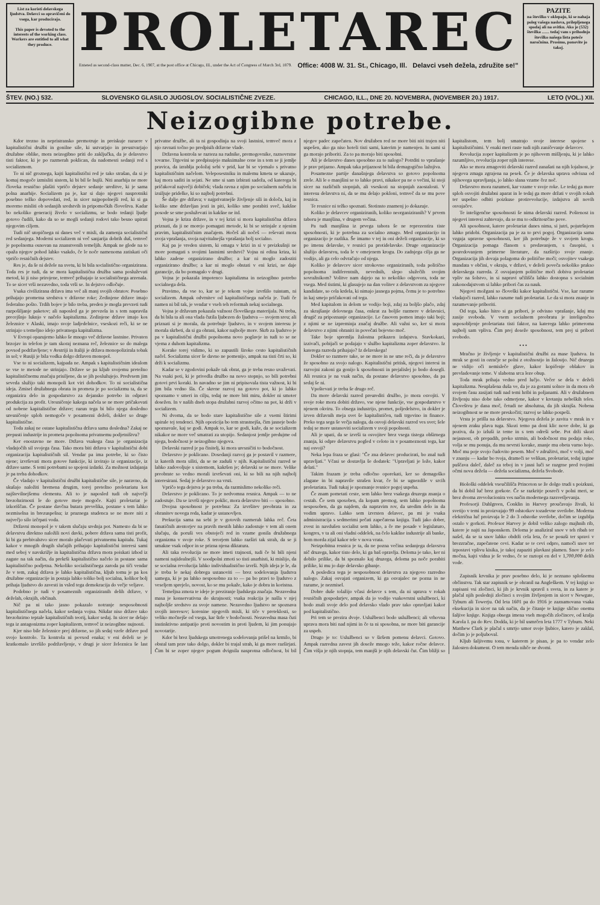List za koristi delavskega ljudstva. Delavci so opravičeni do vsega, kar producirajo.
This paper is devoted to the interests of the working class. Workers are entitled to all what they produce.
PROLETAREC
Entered as second-class matter, Dec. 6, 1907, at the post office at Chicago, Ill., under the Act of Congress of March 3rd, 1879. Office: 4008 W. 31. St., Chicago, Ill. Delavci vseh dežela, združite se!"
PAZITE
na številko v oklepaju, ki se nahaja poleg vašega naslova, prilepljenega spodaj ali na ovitku. Ako je (532) številka ....... tedaj vam s prihodnjo številko našega lista poteče naročnina. Prosimo, ponovite jo takoj.
ŠTEV. (NO.) 532. SLOVENSKO GLASILO JUGOSLOV. SOCIALISTIČNE ZVEZE. CHICAGO, ILL., DNE 20. NOVEMBRA, (NOVEMBER 20.) 1917. LETO (VOL.) XII.
Neizogibne potrebe.
Kdor trezno in nepristransko premotruje in preiskuje razuere v kapitalistični družbi in gonilne sile, ki ustvarjajo in preustvarjajo družabne oblike, mora neizogibno priti do zaključka, da je delavstvo tisti faktor, ki je po razmerah poklican, da nadomesti sedanji red s socializmom.
To ni nič groznega, kajti kapitalistični red je tako strašan, da si je komaj mogoče izmisliti sistem, ki bi bil še hujši. Niti anarhija ne more človeka resnično plašiti vpričo dejstev sedanje ureditve, ki je sama polna anarhije. Socializem pa je, kar si dajo njegovi nasprotniki posebno težko dopovedati, red, in sicer najpopolnejši red, ki si ga moremo misliti ob sedanjih sredstvih in pripomočkih človeštva. Kadar bo nekoliko generacij živelo v socializmu, se bodo tedanji ljudje gotovo čudili, kako da so se mogli sedanji rodovi tako besno upirati njegovim ciljem.
Tudi nič utopičnega ni danes več v misli, da zamenja socialistični red sedanjega. Moderni socializem ni več sanjarija dobrih duš, temveč je popolnoma osnovan na znanstvenih temeljih. Ampak ne glede na to opaža njegov pohod lahko vsakdo, če le noče namenoma zatiskati oči vpričo resničnih dejstev.
Res je, da še ni dežele na svetu, ki bi bila socialistično organizirana. Toda res je tudi, da se mora kapitalistična družba sama posluževati metod, ki ji niso prirojene, temveč prihajajo iz socialističnega arzenala. To se sicer vrši nezavedno, toda vrši se. In dejstvo odločuje.
Vsaka civilizirana država ima več ali manj svojih obratov. Posebno prihajajo prometna sredstva v državne roke; Zedinjene države imajo federalno pošto. Trdih bojev je bilo treba, preden je mogla prevzeti tudi razpošiljanje paketov; ali naposled ga je prevzela in s tem napravila precejšnjo luknjo v načelo kapitalizma. Zedinjene države imajo kos železnice v Alaski, imajo svoje ladjedelnice, vseskozi reči, ki se ne strinjajo s temeljno idejo privatnega kapitalizma.
V Evropi opazujemo lahko še mnogo več državne lastnine. Privaten brzojav in telefon je tam skoraj neznana reč, železnice so do malega povsod podržavljene; v Avstriji in Italiji je država monopolizirala tobak in sol; v Rusiji je bila vodka dolgo državen monopol.
Vse to ni socializem, kajpada ne. Ampak s kapitalističnim idealom se vse te metode ne strinjajo. Države se pa kljub svojemu pretežno kapitalističnemu značaju prisiljene, da se jih poslužujejo. Predvsem jim seveda služijo taki monopoli kot viri dohodkov. To ni socialistična ideja. Zmisel družabnega obrata in prometa je po socializmu ta, da se organizira delo in gospodarstvo za dejansko potrebo in odpravi produkcija za profit. Uresničenje kakega načela se ne more pričakovati od nobene kapitalistične države; razun tega bi bilo njega dosledno uresničenje sploh nemogoče v posamezni deželi, dokler so druge kapitalistične.
Toda zakaj ne ostane kapitalistična država sama dosledna? Zakaj ne prepusti industrije in prometa popolnoma privatnemu podjetništvu?
Ker enostavno ne more. Država vsakega časa je organizacija vladajočih sil svojega časa. Tako mora biti država v kapitalistični dobi organizacija kapitalističnih sil. Vendar pa ima potrebe, ki so čisto njene; izvrševati mora gotove funkcije, ki izvirajo iz organizacije, iz države same. S temi potrebami so spojeni izdatki. Za možnost izdajanja je pa treba dohodkov.
Če vladajo v kapitalistični družbi kapitalistične sile, je naravno, da skušajo naložiti bremena drugim, torej pretežno proletariatu kot najštevilnejšemu elementu. Ali to je naposled tudi ob največji brezobzirnosti le do gotove meje mogoče. Kajti proletariat je izkoriščan. Če postane davčna butara prevelika, postane s tem lahko nezmiselna in brezuspešna; iz praznega studenca se ne more niti z največjo silo izčrpati voda.
Državni monopol je v takem slučaju srednja pot. Namesto da bi se delavstvu direktno naložili novi davki, pobere država sama tisti profit, ki bi ga prebivalstvo sicer moralo plačevati privatnemu kapitalu. Tukaj kakor v mnogih drugih slučajih prihajajo kapitalistični interesi sami med seboj v navskrižje in kapitalistična država mora poiskati izhod iz zagate na tak način, da prekrši kapitalistično načelo in postane sama kapitalistično podjetna. Nekoliko socialističnega zaroda pa tiči vendar že v tem, zakaj država je lahko kapitalistična, kljub tomu je pa kos družabne organizacije in postaja lahko toliko bolj socialna, kolikor bolj prihaja ljudstvo do zavesti in vsled tega demokracija do večje veljave.
Podobno je tudi v posameznih organiziranih delih države, v deželah, okrajih, občinah.
Nič pa ni tako jasno pokazalo notranje nesposobnosti kapitalističnega načela, kakor sedanja vojna. Nikdar niso države tako brezobzirno teptale kapitalističnih teorij, kakor sedaj. In sicer ne delajo tega iz antagonizma zoper kapitalizem, temveč iz neizogibne nujnosti.
Kjer niso bile železnice prej državne, so jih sedaj vzele države pod svojo kontrolo. Ta kontrola ni povsod enaka; v eni deželi se je kratkomalo izvršilo podržavljenje, v drugi je sicer železnica še last privatne družbe, ali ta ni gospodinja na svoji lastnini, temveč mora z njo ravnati točno po predpisih državne vlade.
Državna kontrola se razteza na rudnike, premogovnike, raznovrstne tovarne. Trgovini se predpisujejo maksimalne cene in s tem se ji jemlje pravica, da izrablja položaj sebi v prid, kar bi se vjemalo s privatno kapitalističnim načelom. Veleposestniku in malemu kmetu se ukazuje, kaj mora saditi in sejati. Ne sme si sam izbirati sadeža, od katerega bi pričakoval največji dobiček; vlada ravna z njim po socialnem načelu in izsiljuje pridelke, ki so najbolj potrebni.
Še dalje gre država; v najprivatnejše življenje sili in določa, kaj in koliko sme državljan jesti in piti, koliko sme porabiti sveč, kakšne posode se sme posluževati in kakšne ne itd.
Vojna je kriza države, in v tej krizi si mora kapitalistična država priznati, da ji ne morejo pomagati metode, ki bi se strinjale z njenim pravim, kapitalističnim značajem. Hočeš ali nočeš — reševati mora svoja vprašanja, svoja najvitalnejša vprašanja bolj socialno.
Kaj pa je vreden sistem, ki omaga v krizi in si v preizkušnji ne more pomagati s svojimi lastnimi sredstvi? Vojna ni edina kriza, ki lahko zadene organizirano družbo; a kar ni moglo zadostiti organizirano družbo; a kar ni moglo obstati v eni krizi, ne daje garancije, da bo pomagalo v drugi.
Vojna je pokazala impotenco kapitalizma in neizogibno potrebo socialnega dela.
Pravimo, da vse to, kar se je tekom vojne izvršilo tuintam, ni socializem. Ampak odvrnitev od kapitalističnega načela je. Tudi če namen ni bil tak, je vendar v vseh teh reformah nekaj socialnega.
Vojna je državam pokazala važnost človeškega materijala. Ni treba, da bi bila ta ali ona vlada čutila ljubezen do ljudstva — svojem sreu; ali priznati si je morala, da potrebuje ljudstvo, in v svojem interesu je morala skrbeti, da si ga ohrani, kakor najbolje more. Skrb za ljudstvo je pa v kapitalistični družbi popolnoma novo poglavje in tudi to se ne vjema z duhom kapitalizma.
Korake torej vidimo, ki so zapustili široko cesto kapitalističnih načel. Socializma sicer še davno ne pomenijo, ampak na tisti črti so, ki drži k socializmu.
Kadar se v zgodovini pokaže tak obrat, ga je treba resno uvaževati. Na vsaki poti, ki je privedla družbo na novo stopnjo, so bili potrebni gotovi prvi koraki. In navadno se jim ni pripisovala tista važnost, ki bi jim bila vedno šla. Če skrene razvoj na gotovo pot, ki jo lahko spoznamo v smeri in cilju, tedaj ne more biti miru, dokler ni smoter dosežen. In v naših dneh stopa družabni razvoj očitno na pot, ki drži v socializem.
Ni dvoma, da se bodo stare kapitalistične sile z vsemi štirimi upirale tej tendenci. Njih opozicija bo tem strastnejša, čim jasneje bodo spoznavale, kaj se godi. Ampak to, kar se godi, kaže, da se socializem nikakor ne more več smatrati za utopijo. Sedanjost jemlje predujme od njega, bodočnost je neizogibno njegova.
Delavski razred je pa činitelj, ki mora uresničiti to bodočnost.
Delavstvo je poklicano. Dosedanji razvoj ga je postavil v razmere, iz katerih mora siliti, da se ne zaduši v njih. Kapitalistični razred se lahko zadovoljuje s sistemom, kakršen je; delavski se ne more. Velike preobrate so vedno morali izvrševati oni, ki so bili na njih najbolj interesirani. Sedaj je delavstvo na vrsti.
Vpričo tega dejstva je pa treba, da razmislimo nekoliko reči.
Delavstvo je poklicano. To je nedvomna resnica. Ampak — to ne zadostuje. Da se izvrši njegov poklic, mora delavstvo biti — sposobno.
Dvojna sposobnost je potrebna: Za izvršitev preobrata in za ohranitev novega reda, kadar je ustanovljen.
Prekucija sama na sebi je v gotovih razmerah lahka reč. Četa fanatičnih atentorjev na pravih mestih lahko zadostuje v tem ali onem slučaju, da poruši ves obstoječi red in vzame gonila družabnega organizma v svoje roke. S terorjem lahko razširi tak strah, da se ji umakne vsak odpor in se prizna njena diktatura.
Ali taka revolucija ne more imeti trajnosti, tudi če bi bili njeni nameni najidealnejši. V soodpolni zmoti so tisti anarhisti, ki mislijo, da se socialna revolucija lahko individualistično izvrši. Njih ideja je le, da je treba le nekaj dobrega ustanoviti — brez sodelovanja ljudstva samega, ki je pa lahko nesposobno za to — pa bo pravi to ljudstvo z veseljem sprejelo, novost, ko se mu pokaže, kako je dobra in koristna.
Temeljna zmota te ideje je preziranje ljudskega značaja. Nezavedna masa je konservativna do skrajnosti; vsaka reakcija je našla v njej najboljše sredstvo za svoje namene. Nezavedno ljudstvo ne spoznava svojih interesov; korenine njegovih misli, ki tiče v preteklosti, so veliko močnejše od vsega, kar štrle v bodočnosti. Nezavedna masa čuti instinktivno antipatijo proti novostim in proti ljudem, ki jim ponujajo novotarije.
Kdor bi brez ljudskega smotrenega sodelovanja prišel na krmilo, bi obstal tam prav tako dolgo, dokler bi trajal strah, ki ga more razširjati. Čim bi se zoper njegov pogum dvignila nasprotna odločnost, bi bil njegov padec zapečaten. Nov družaben red ne more biti niti trajen niti uspešen, ako ga niso hoteli tisti sami, katerim je namenjen. In sami si ga morajo priboriti. Za to pa morajo biti sposobni.
Ali je delavstvo danes sposobno za to nalogo? Potrditi to vprašanje je prav prijazno. Ampak taka prijaznost bi bila demagogično lažnjiva.
Posamezne partije današnjega delavstva so gotovo popolnoma zrele. Ali le o manjšini se to lahko pravi, nikakor pa ne o večini, ki stoji sicer na različnih stopnjah, ali vseskozi na stopnjah zaostalosti. V interesu delavstva ni, da se mu delajo pokloni, temveč da se mu pove resnica.
Te resnice ni težko spoznati. Stotinsto znamenj jo dokazuje.
Koliko je delavcev organiziranih, koliko neorganiziranih? V prvem taboru je manjšina, v drugem večina.
Pa tudi manjšina iz prvega tabora še ne reprezentira tiste sposobnosti, ki je potrebna za socialno zmago. Med organizacijo in organizacijo je razlika. Še imamo v tej in oni deželi organizacije, ki so po imenu delavske, v resnici pa protidelavske. Druge organizacije služijo delavstvu, toda le v omejenem krogu. Do zadnjega cilja ga ne vodijo, ali ga celo odvračajo od njega.
Koliko je delavcev sicer strokovno organiziranih, toda politično popolnoma indiferentnih, nevednih, slepo služečih svojim sovražnikom? Volitve nam dajejo na to nekoliko odgovora, toda ne vsega. Med tistimi, ki glasujejo na dan volitev z delavstvom za njegove kandidate, so cela krdela, ki nimajo jasnega pojma, čemu je to potrebno in kaj smejo pričakovati od tega.
Med kapitalom in delom se vodijo boji, zdaj za boljšo plačo, zdaj za skrajšanje delovnega časa, enkrat za boljše razmere v delavnici, drugič za pripoznanje organizacije. Le časoven pomen imajo taki boji; z njimi se ne izpreminja značaj družbe. Ali važni so, ker si mora delavstvo z njimi ohraniti in povečati bojevno moč.
Take boje spremlja žalostna prikazen izdajstva. Stavkokazi, izzivači, pobijači se podajajo v službo kapitalizma zoper delavstvo. Iz katerega razreda prihajajo? Iz delavskega!
Dokler so razmere take, se ne more in ne sme reči, da je delavstvo že sposobno za svojo nalogo. Kapitalistični pritisk, njegovi interesi in razvojni zakoni ga gonijo k sposobnosti in prejalislej jo bodo dosegli. Ali resnica je na vsak način, da postane delavstvo sposobno, da pa sedaj še ni.
Vpoštevati je treba še drugo reč.
Da more delavski razred preurediti družbo, jo mora osvojiti. V svoje roke mora dobiti državo, vse njene funkcije, vse gospodarstvo v njenem okviru. To obsega industrijo, promet, poljedelstvo, in dokler je izven državnih meja svet še kapitalističen, tudi trgovino in finance. Preko tega sega še večja naloga, da osvoji delavski razred ves svet; šele tedaj se more ustanoviti socializem v svoji popolnosti.
Ali je upati, da se izvrši ta osvojitev brez vsega tistega obširnega znanja, ki odpre delavstvu pogled v celoto in v posameznosti tega, kar naj osvoji?
Neka lepa fraza se glasi: "Če zna delavec producirati, bo znal tudi upravljati." Včasi se dostavlja še dodatek: "Upravljati je lože, kakor delati."
Takim frazam je treba odločno oporekati, ker so demagoško zlagane in bi napravile strašen kvar, če bi se ugnezdile v srcih proletariata. Tudi tukaj je spoznanje resnice pogoj uspeha.
Če znam pometati ceste, sem lahko brez vsakega druzega znanja o cestah. Če sem sposoben, da kopam premog, sem lahko popolnoma nesposoben, da ga najdem, da napravim rov, da uredim delo in da vodim upravo. Lahko sem izvrsten delavec, pa mi je vsaka administracija s sedmerimi pečati zapečatena knjiga. Tudi jako dober, zvest in navdušen socialist sem lahko, a če me posade v legislaturo, kongres, v ta ali oni vladni oddelek, na čelo kakšne industrije ali banke, bom morda zijal kakor tele v nova vrata.
Neizpobitna resnica je ta, da ne pozna večina sedanjega delavstva nič druzega, kakor tisto delo, ki ga baš opravlja. Deloma je tako, ker ni dobilo prilike, da bi spoznalo kaj druzega, deloma pa noče porabiti prilike, ki mu jo daje delavsko gibanje.
A posledica tega je nesposobnost delavstva za njegovo razredno nalogo. Zakaj osvajati organizem, ki ga osvajalec ne pozna in ne razume, je nezmisel.
Dobre duše tolažijo včasi delavce s tem, da ni uprava v rokah resničnih gospodarjev, ampak da jo vodijo vsakovrstni uslužbenci, ki bodo znali svoje delo pod delavsko vlado prav tako opravljati kakor pod kapitalistično.
Pri tem se prezira dvoje. Uslužbenci bodo uslužbenci; ali vrhovna uprava mora biti nad njimi in če ta ni sposobna, ne more biti garancije za uspeh.
Drugo je to: Uslužbenci so v širšem pomenu delavci. Gotovo. Ampak razredna zavest jih doseže mnogo teže, kakor ročne delavce. Čim višja je njih stopnja, tem manjši je njih delavski čut. Čim bližji so kapitalistom, tem bolj smatrajo svoje interese spojene s kapitalističnimi. V enaki meri raste tudi njih zaničevanje delavcev.
Revolucija zoper kapitalizem je po njihovem mišljenju, ki je lahko razumljivo, revolucija zoper njih interese.
Ako se mora zmagoviti delavski razred zanašati na njih lojalnost, je njegova zmaga zgrajena na pesek. Če je delavska uprava odvisna od njihovega upravljanja, jo lahko slana vzame čez noč.
Delavstvo mora razumeti, kar vzame v svoje roke. Le tedaj ga more sploh osvojiti družabni aparat in le tedaj ga more držati v svojih rokah ter uspešno odbiti poizkuse protirevolucije, izdajstva ali novih osvajačev.
Te inteligenčne sposobnosti še nima delavski razred. Poštenost in njegovi interesi zahtevajo, da se mu to odkritosrčno pove.
Ali sposobnost, katere proletariat danes nima, si jutri, pojutršnjem lahko pridobi. Organizacija pa je za to prvi pogoj. Organizacija sama vzgaja upravne sposobnosti, ker jih potrebuje že v svojem krogu. Organizacija pomaga članom s predavanjem, s časopisi, s posredovanjem primerne literature, da razširijo svoje znanje. Organizacija jih dovaja polagoma do politične moči; osvojitev vsakega mandata v občini, v okraju, v državi, v deželi poveča nekoliko prakso delavskega razreda. Z osvajanjem politične moči dobiva proletariat vpliv na šolstvo, in si napravi učilišča lahko dostopna s socialnim zakonodajstvom si lahko pribori čas za nauk.
Njegovi možgani so človeški kakor kapitalistični. Vse, kar razume vladajoči razred, lahko razume tudi proletariat. Le da si mora znanje in razumevanje priboriti.
Od tega, kako hitro si ga pribori, je odvisno vprašanje, kdaj mu zasije svoboda. V vsem socialnem preobratu je inteligenčno usposobljenje proletariata tisti faktor, na katerega lahko primeroma najbolj sam vpliva. Čim prej doseže sposobnost, tem prej si pribori svobodo.
• • •
Mračno je življenje v kapitalistični družbi za mase ljudstva. In mrak se gosti in ozračje se polni z otožnostjo in žalostjo. Nič druzega ne vidijo oči nemisleče glave, kakor kopičenje oblakov in prevladovanje teme. V slabotna srca leze obup.
Toda mrak prihaja vedno pred lučjo. Večer se dela v deželi kapitalizma. Neuplašena duša ve, da je za gorami solnce in da mora ob svojem času zasijati tudi nad temi hribi in poljanami. Ali v družabnem življenju niso dobe tako odmerjene, kakor v kretanju nebeških teles. Človeštvu je dana moč, četudi ne absolutna, da jih skrajša. Nobena neizogibnost se ne more preskočiti; razvoj se lahko pospeši.
Vrsta je prišla na delavstvo. Njegova dežela je zavita v mrak in v njenem zraku plava tuga. Skozi temo pa doni klic nove dobe, ki ga poziva, da jo izluši iz teme in s tem odreši sebe. Pot drži skozi nejasnost, ob prepadih, preko strmin, ali bodočnost mu podaja roko, volja se mu ponuja, da mu nevrsti korake, znanje mu obeta varno hojo. Moč mu poje svojo čudovito pesem. Moč v združitvi, moč v volji, moč v znanju — kadar bo tvoja, drameči se velikan, proletariat, tedaj izgine puščava daleč, daleč za teboj in v jasni luči se razgrne pred tvojimi očmi nova dežela — dežela socializma, dežela Svobode.
Biološki oddelek vseučilišča Princeton se že dolgo trudi s poizkusi, da bi dobil luč brez gorkote. Če se razkritje posreči v polni meri, se brez dvoma zrevolucionira ves način modernega razsvetljevanja.
Profesorji Dahlgreen, Conklin in Harvey proučavajo živali, ki svetijo v temi in proizvajajo 99 odstotkov tozadevne svetlobe. Moderna električna luč proizvaja le 2 do 3 odstotke svetlobe, dočim se izgublja ostalo v gorkoti. Profesor Harvey je dobil veliko zalogo majhnih rib, katere je najti na Japonskem. Deloma je analiziral snov v teh ribah ter našel, da se ta snov lahko obdrži cela leta, če se posuši ter spravi v brezzračne, zapečatene cevi. Kadar se te cevi odpro, namoči snov ter izpostavi vplivu kisika, je takoj zapaziti plavkast plamen. Snov je zelo močna, kajti vidna je še vedno, če se raztopi en del v 1,700,000 delih vode.
Zapisnik krvnika je prav posebno delo, ki je neznano splošnemu občinstvu. Tak star zapisnik se je ohranil na Angleškem. V tej knjigi so zapisani vsi zločinci, ki jih je krvnik spravil s sveta, in za katere je plačal njih poslednji zločinci s svojim življenjem in sicer v Newgate, Tyburn ali Towerju. Od leta 1601 pa do 1916 je zaznamovana vsaka eksekucija in sicer na tak način, da je čitanje te knjige slično onemu šaljive knjige. Knjiga obsega imena vseh mogočih zločincev, od kralja Karola I. pa do Rev. Dodda, ki je bil usmrčen leta 1777 v Tyburn. Neki Matthew Clark je plačal s smrtjo umor svoje ljubice, katero je zaklal, dočim jo je poljuboval.
Kljub šaljivemu tonu, v katerem je pisan, je pa to vendar zelo žalosten dokument. O tem menda nihče ne dvomi.